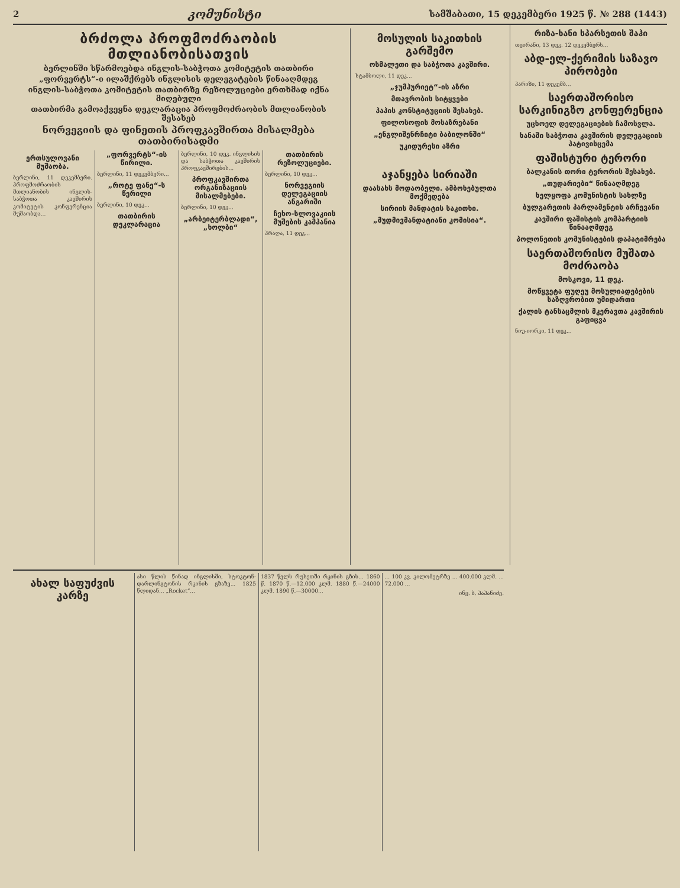2 კომუნისტი სამშაბათი, 15 დეკემბერი 1925 წ. № 288 (1443)
ბრძოლა პროფმოძრაობის მთლიანობისათვის
ბერლინში სწარმოებდა ინგლის-საბჭოთა კომიტეტის თათბირი
„ფორვერტს“-ი ილაშქრებს ინგლისის დელეგატების წინააღმდეგ
ინგლის-საბჭოთა კომიტეტის თათბირზე რეზოლუციები ერთხმად იქნა მიღებული
თათბირმა გამოაქვეყნა დეკლარაცია პროფმოძრაობის მთლიანობის შესახებ
ნორვეგიის და ფინეთის პროფკავშირთა მისალმება თათბირისადმი
ერთსულოვანი მუშაობა.
ბერლინი, 11 დეკემბერი. პროფმოძრაობის მთლიანობის ინგლის-საბჭოთა კავშირის კომიტეტის კონფერენცია მუშაობდა...
„ფორვერტს“-ის წირილი.
ბერლინი, 11 დეკემბერი...
„როტე ფანე“-ს წერილი
ბერლინი, 10 დეკ...
თათბირის დეკლარაცია
ბერლინი, 10 დეკ. ინგლისის და საბჭოთა კავშირის პროფკავშირების...
პროფკავშირთა ორგანიზაციის მისალმებები.
ბერლინი, 10 დეკ...
„არბეიტერბლადი“, „ხოლბი“
თათბირის რეზოლუციები.
ბერლინი, 10 დეკ...
ნორვეგიის დელეგაციის ანგარიში
ჩეხო-სლოვაკიის მუშების კამპანია
პრაღა, 11 დეკ...
მოსულის საკითხის გარშემო
ოსმალეთი და საბჭოთა კავშირი.
სტამბოლი, 11 დეკ...
„ჯუმჰურიეტ“-ის აზრი
მთავრობის სიტყვები
პაპის კონსტიტუციის შესახებ.
ფილოსოფის მოსაზრებანი
„ენგლიშენრჩიტი ბაბილონში“
უკიდურესი აზრი
აჯანყება სირიაში
დაასახს მოდაობელი. ამბოხებულთა მოქმედება
სირიის მანდატის საკითხი.
„მუდმივმანდატიანი კომისია“.
რიზა-ხანი სპარსეთის შაჰი
თეირანი, 13 დეკ. 12 დეკემბერს...
აბდ-ელ-ქერიმის საზავო პირობები
პარიზი, 11 დეკემბ...
საერთაშორისო სარკინიგზო კონფერენცია
უცხოელ დელეგაციების ჩამოსვლა.
ხანაში საბჭოთა კავშირის დელეგაციის პატივისცემა
ფაშისტური ტერორი
ბალკანის თორი ტერორის შესახებ.
„თუდარიები“ წინააღმდეგ
ხელყოფა კომუნისტის სახლზე
ბულგარეთის პარლამენტის არჩევანი
კავშირი ფაშისტის კომპარტიის წინააღმდეგ
პოლონეთის კომუნისტების დაპატიმრება
საერთაშორისო მუშათა მოძრაობა
მოსკოვი, 11 დეკ.
მოწყვეტა ფუღეუ მოსულიადებების საზღვრობით უმიდართი
ქალის ტანსაცმლის მკერავთა კავშირის გაფიცვა
ნიუ-იორკი, 11 დეკ...
ახალ საფუძვის კარზე
ასი წლის წინად ინგლისში, სტოკტონ-დარლინგტონის რკინის გზაზე... 1825 წლიდან... „Rocket“...
1837 წელს რუსეთში რკინის გზის... 1860 წ. 1870 წ.—12.000 კლმ. 1880 წ.—24000 კლმ. 1890 წ.—30000...
... 100 კვ. კილომეტრზე ... 400.000 კლმ. ... 72.000 ...
ინჟ. ბ. ჰაჰანიძე.